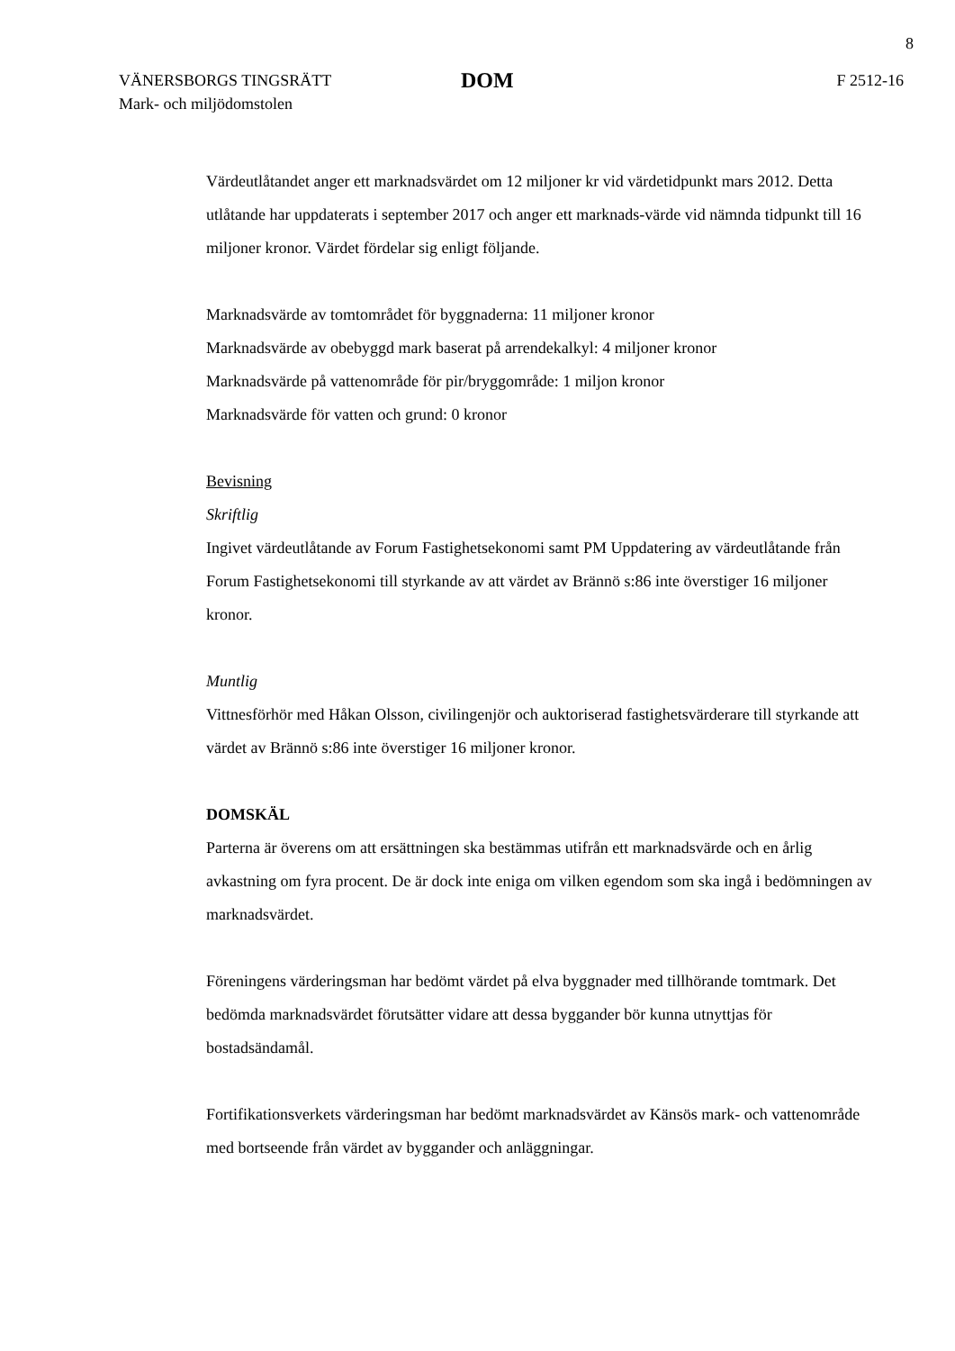8
VÄNERSBORGS TINGSRÄTT
Mark- och miljödomstolen
DOM
F 2512-16
Värdeutlåtandet anger ett marknadsvärdet om 12 miljoner kr vid värdetidpunkt mars 2012. Detta utlåtande har uppdaterats i september 2017 och anger ett marknads-värde vid nämnda tidpunkt till 16 miljoner kronor. Värdet fördelar sig enligt följande.
Marknadsvärde av tomtområdet för byggnaderna: 11 miljoner kronor
Marknadsvärde av obebyggd mark baserat på arrendekalkyl: 4 miljoner kronor
Marknadsvärde på vattenområde för pir/bryggområde: 1 miljon kronor
Marknadsvärde för vatten och grund: 0 kronor
Bevisning
Skriftlig
Ingivet värdeutlåtande av Forum Fastighetsekonomi samt PM Uppdatering av värdeutlåtande från Forum Fastighetsekonomi till styrkande av att värdet av Brännö s:86 inte överstiger 16 miljoner kronor.
Muntlig
Vittnesförhör med Håkan Olsson, civilingenjör och auktoriserad fastighetsvärderare till styrkande att värdet av Brännö s:86 inte överstiger 16 miljoner kronor.
DOMSKÄL
Parterna är överens om att ersättningen ska bestämmas utifrån ett marknadsvärde och en årlig avkastning om fyra procent. De är dock inte eniga om vilken egendom som ska ingå i bedömningen av marknadsvärdet.
Föreningens värderingsman har bedömt värdet på elva byggnader med tillhörande tomtmark. Det bedömda marknadsvärdet förutsätter vidare att dessa byggander bör kunna utnyttjas för bostadsändamål.
Fortifikationsverkets värderingsman har bedömt marknadsvärdet av Känsös mark- och vattenområde med bortseende från värdet av byggander och anläggningar.